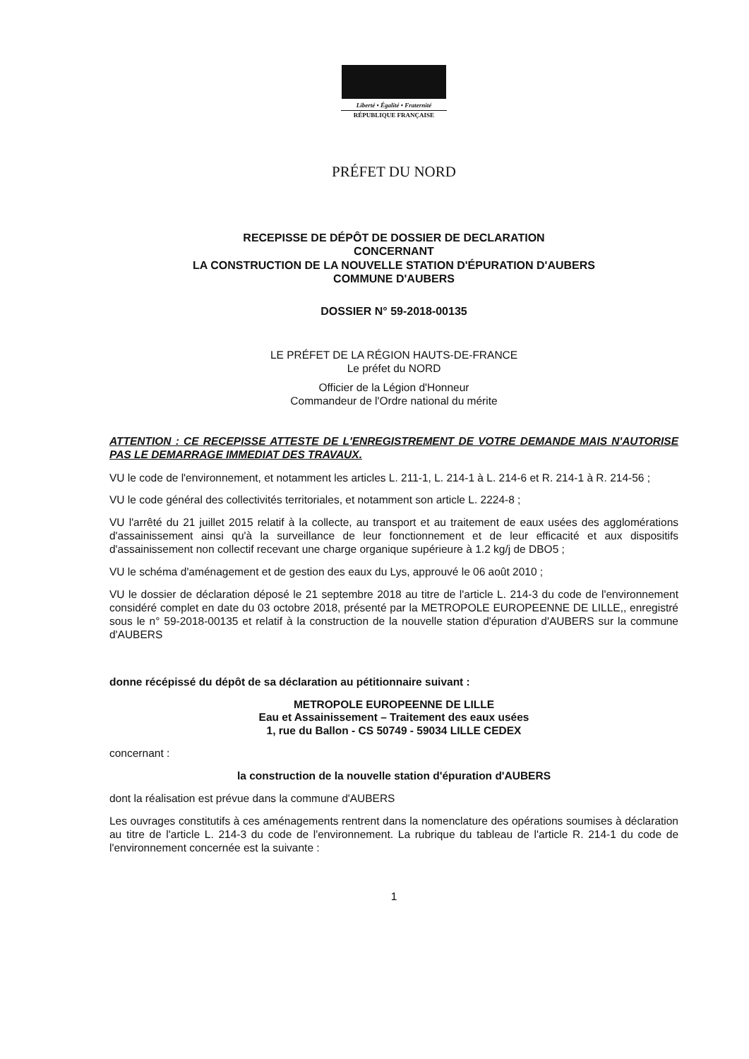Liberté • Égalité • Fraternité
RÉPUBLIQUE FRANÇAISE
PRÉFET DU NORD
RECEPISSE DE DÉPÔT DE DOSSIER DE DECLARATION
CONCERNANT
LA CONSTRUCTION DE LA NOUVELLE STATION D'ÉPURATION D'AUBERS
COMMUNE D'AUBERS
DOSSIER N° 59-2018-00135
LE PRÉFET DE LA RÉGION HAUTS-DE-FRANCE
Le préfet du NORD
Officier de la Légion d'Honneur
Commandeur de l'Ordre national du mérite
ATTENTION : CE RECEPISSE ATTESTE DE L'ENREGISTREMENT DE VOTRE DEMANDE MAIS N'AUTORISE PAS LE DEMARRAGE IMMEDIAT DES TRAVAUX.
VU le code de l'environnement, et notamment les articles L. 211-1, L. 214-1 à L. 214-6 et R. 214-1 à R. 214-56 ;
VU le code général des collectivités territoriales, et notamment son article L. 2224-8 ;
VU l'arrêté du 21 juillet 2015 relatif à la collecte, au transport et au traitement de eaux usées des agglomérations d'assainissement ainsi qu'à la surveillance de leur fonctionnement et de leur efficacité et aux dispositifs d'assainissement non collectif recevant une charge organique supérieure à 1.2 kg/j de DBO5 ;
VU le schéma d'aménagement et de gestion des eaux du Lys, approuvé le 06 août 2010 ;
VU le dossier de déclaration déposé le 21 septembre 2018 au titre de l'article L. 214-3 du code de l'environnement considéré complet en date du 03 octobre 2018, présenté par la METROPOLE EUROPEENNE DE LILLE,, enregistré sous le n° 59-2018-00135 et relatif à la construction de la nouvelle station d'épuration d'AUBERS sur la commune d'AUBERS
donne récépissé du dépôt de sa déclaration au pétitionnaire suivant :
METROPOLE EUROPEENNE DE LILLE
Eau et Assainissement – Traitement des eaux usées
1, rue du Ballon - CS 50749 - 59034 LILLE CEDEX
concernant :
la construction de la nouvelle station d'épuration d'AUBERS
dont la réalisation est prévue dans la commune d'AUBERS
Les ouvrages constitutifs à ces aménagements rentrent dans la nomenclature des opérations soumises à déclaration au titre de l'article L. 214-3 du code de l'environnement. La rubrique du tableau de l'article R. 214-1 du code de l'environnement concernée est la suivante :
1